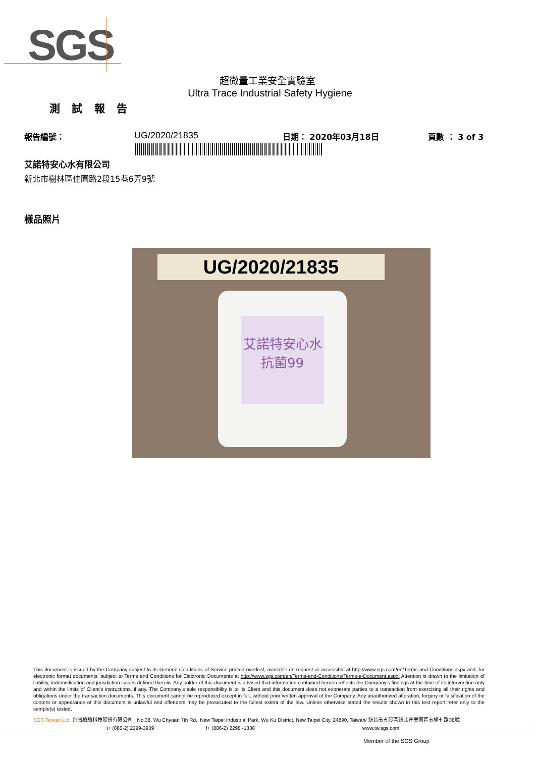SGS
超微量工業安全實驗室
Ultra Trace Industrial Safety Hygiene
測 試 報 告
報告編號： UG/2020/21835 日期： 2020年03月18日 頁數 ： 3 of 3
艾諾特安心水有限公司
新北市樹林區佳園路2段15巷6弄9號
樣品照片
UG/2020/21835
艾諾特安心水
抗菌99
This document is issued by the Company subject to its General Conditions of Service printed overleaf, available on request or accessible at http://www.sgs.com/en/Terms-and-Conditions.aspx and, for electronic format documents, subject to Terms and Conditions for Electronic Documents at http://www.sgs.com/en/Terms-and-Conditions/Terms-e-Document.aspx. Attention is drawn to the limitation of liability, indemnification and jurisdiction issues defined therein. Any holder of this document is advised that information contained hereon reflects the Company's findings at the time of its intervention only and within the limits of Client's instructions, if any. The Company's sole responsibility is to its Client and this document does not exonerate parties to a transaction from exercising all their rights and obligations under the transaction documents. This document cannot be reproduced except in full, without prior written approval of the Company. Any unauthorized alteration, forgery or falsification of the content or appearance of this document is unlawful and offenders may be prosecuted to the fullest extent of the law. Unless otherwise stated the results shown in this test report refer only to the sample(s) tested.
SGS Taiwan Ltd. 台灣檢驗科技股份有限公司 No.38, Wu Chyuan 7th Rd., New Taipei Industrial Park, Wu Ku District, New Taipei City, 24890, Taiwan/ 新北市五股區新北產業園區五權七路38號
t+ (886-2) 2299-3939 f+ (886-2) 2298 -1338 www.tw.sgs.com
Member of the SGS Group